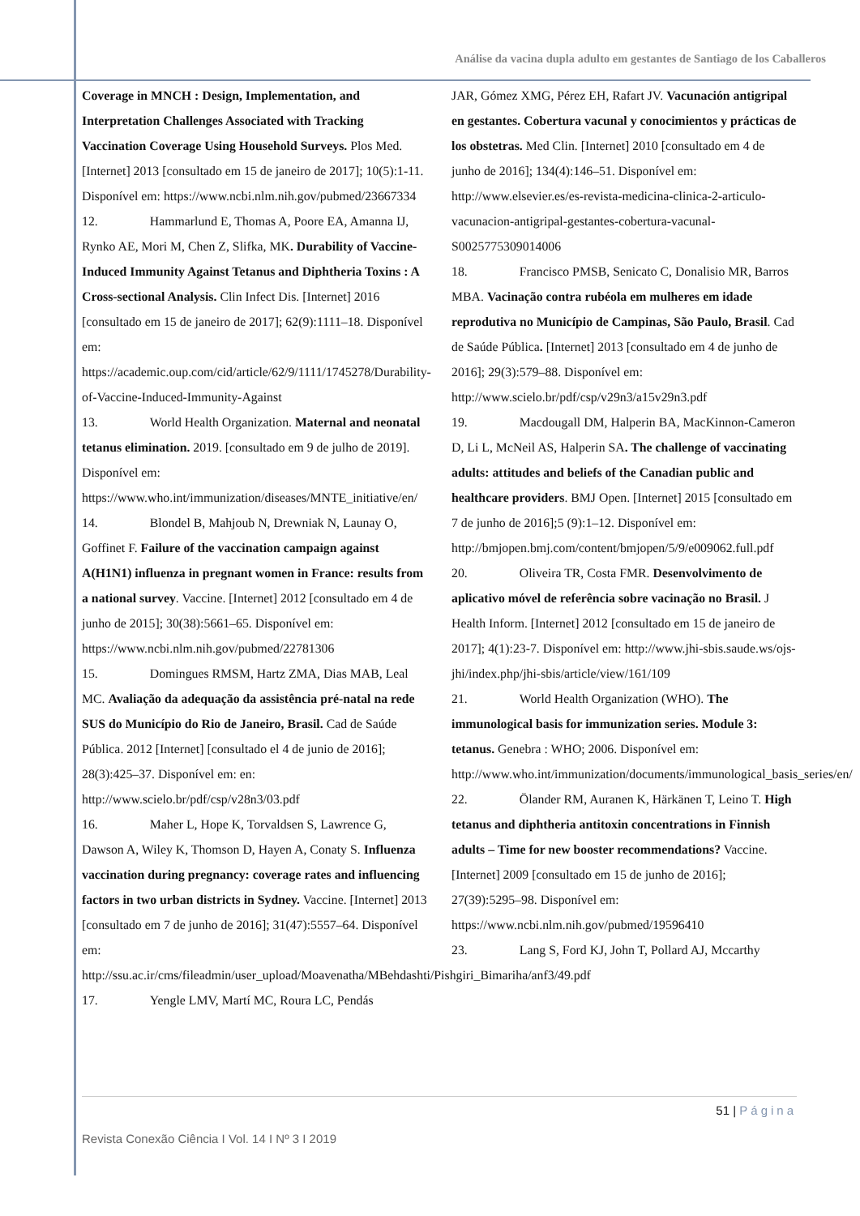Análise da vacina dupla adulto em gestantes de Santiago de los Caballeros
Coverage in MNCH : Design, Implementation, and Interpretation Challenges Associated with Tracking Vaccination Coverage Using Household Surveys. Plos Med. [Internet] 2013 [consultado em 15 de janeiro de 2017]; 10(5):1-11. Disponível em: https://www.ncbi.nlm.nih.gov/pubmed/23667334
12. Hammarlund E, Thomas A, Poore EA, Amanna IJ, Rynko AE, Mori M, Chen Z, Slifka, MK. Durability of Vaccine-Induced Immunity Against Tetanus and Diphtheria Toxins : A Cross-sectional Analysis. Clin Infect Dis. [Internet] 2016 [consultado em 15 de janeiro de 2017]; 62(9):1111–18. Disponível em: https://academic.oup.com/cid/article/62/9/1111/1745278/Durability-of-Vaccine-Induced-Immunity-Against
13. World Health Organization. Maternal and neonatal tetanus elimination. 2019. [consultado em 9 de julho de 2019]. Disponível em: https://www.who.int/immunization/diseases/MNTE_initiative/en/
14. Blondel B, Mahjoub N, Drewniak N, Launay O, Goffinet F. Failure of the vaccination campaign against A(H1N1) influenza in pregnant women in France: results from a national survey. Vaccine. [Internet] 2012 [consultado em 4 de junho de 2015]; 30(38):5661–65. Disponível em: https://www.ncbi.nlm.nih.gov/pubmed/22781306
15. Domingues RMSM, Hartz ZMA, Dias MAB, Leal MC. Avaliação da adequação da assistência pré-natal na rede SUS do Município do Rio de Janeiro, Brasil. Cad de Saúde Pública. 2012 [Internet] [consultado el 4 de junio de 2016]; 28(3):425–37. Disponível em: en: http://www.scielo.br/pdf/csp/v28n3/03.pdf
16. Maher L, Hope K, Torvaldsen S, Lawrence G, Dawson A, Wiley K, Thomson D, Hayen A, Conaty S. Influenza vaccination during pregnancy: coverage rates and influencing factors in two urban districts in Sydney. Vaccine. [Internet] 2013 [consultado em 7 de junho de 2016]; 31(47):5557–64. Disponível em: http://ssu.ac.ir/cms/fileadmin/user_upload/Moavenatha/MBehdashti/Pishgiri_Bimariha/anf3/49.pdf
17. Yengle LMV, Martí MC, Roura LC, Pendás
JAR, Gómez XMG, Pérez EH, Rafart JV. Vacunación antigripal en gestantes. Cobertura vacunal y conocimientos y prácticas de los obstetras. Med Clin. [Internet] 2010 [consultado em 4 de junho de 2016]; 134(4):146–51. Disponível em: http://www.elsevier.es/es-revista-medicina-clinica-2-articulo-vacunacion-antigripal-gestantes-cobertura-vacunal-S0025775309014006
18. Francisco PMSB, Senicato C, Donalisio MR, Barros MBA. Vacinação contra rubéola em mulheres em idade reprodutiva no Município de Campinas, São Paulo, Brasil. Cad de Saúde Pública. [Internet] 2013 [consultado em 4 de junho de 2016]; 29(3):579–88. Disponível em: http://www.scielo.br/pdf/csp/v29n3/a15v29n3.pdf
19. Macdougall DM, Halperin BA, MacKinnon-Cameron D, Li L, McNeil AS, Halperin SA. The challenge of vaccinating adults: attitudes and beliefs of the Canadian public and healthcare providers. BMJ Open. [Internet] 2015 [consultado em 7 de junho de 2016];5 (9):1–12. Disponível em: http://bmjopen.bmj.com/content/bmjopen/5/9/e009062.full.pdf
20. Oliveira TR, Costa FMR. Desenvolvimento de aplicativo móvel de referência sobre vacinação no Brasil. J Health Inform. [Internet] 2012 [consultado em 15 de janeiro de 2017]; 4(1):23-7. Disponível em: http://www.jhi-sbis.saude.ws/ojs-jhi/index.php/jhi-sbis/article/view/161/109
21. World Health Organization (WHO). The immunological basis for immunization series. Module 3: tetanus. Genebra : WHO; 2006. Disponível em: http://www.who.int/immunization/documents/immunological_basis_series/en/
22. Ölander RM, Auranen K, Härkänen T, Leino T. High tetanus and diphtheria antitoxin concentrations in Finnish adults – Time for new booster recommendations? Vaccine. [Internet] 2009 [consultado em 15 de junho de 2016]; 27(39):5295–98. Disponível em: https://www.ncbi.nlm.nih.gov/pubmed/19596410
23. Lang S, Ford KJ, John T, Pollard AJ, Mccarthy
51 | Página
Revista Conexão Ciência I Vol. 14 I Nº 3 I 2019